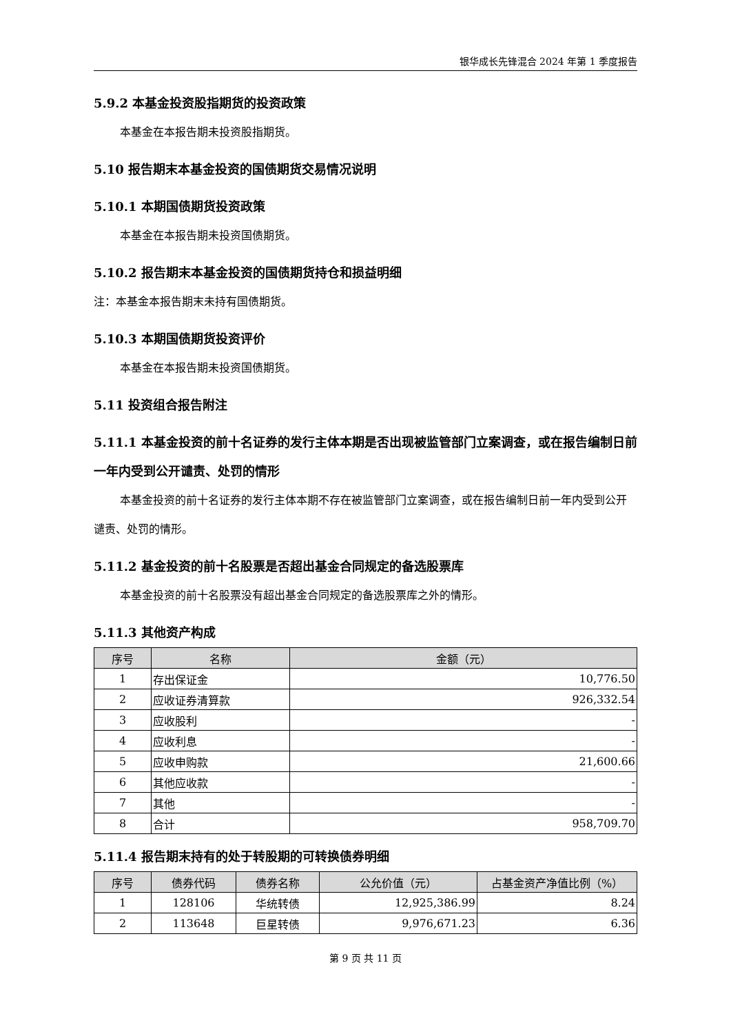银华成长先锋混合 2024 年第 1 季度报告
5.9.2 本基金投资股指期货的投资政策
本基金在本报告期未投资股指期货。
5.10 报告期末本基金投资的国债期货交易情况说明
5.10.1 本期国债期货投资政策
本基金在本报告期未投资国债期货。
5.10.2 报告期末本基金投资的国债期货持仓和损益明细
注：本基金本报告期末未持有国债期货。
5.10.3 本期国债期货投资评价
本基金在本报告期未投资国债期货。
5.11 投资组合报告附注
5.11.1 本基金投资的前十名证券的发行主体本期是否出现被监管部门立案调查，或在报告编制日前一年内受到公开谴责、处罚的情形
本基金投资的前十名证券的发行主体本期不存在被监管部门立案调查，或在报告编制日前一年内受到公开谴责、处罚的情形。
5.11.2 基金投资的前十名股票是否超出基金合同规定的备选股票库
本基金投资的前十名股票没有超出基金合同规定的备选股票库之外的情形。
5.11.3 其他资产构成
| 序号 | 名称 | 金额（元） |
| --- | --- | --- |
| 1 | 存出保证金 | 10,776.50 |
| 2 | 应收证券清算款 | 926,332.54 |
| 3 | 应收股利 | - |
| 4 | 应收利息 | - |
| 5 | 应收申购款 | 21,600.66 |
| 6 | 其他应收款 | - |
| 7 | 其他 | - |
| 8 | 合计 | 958,709.70 |
5.11.4 报告期末持有的处于转股期的可转换债券明细
| 序号 | 债券代码 | 债券名称 | 公允价值（元） | 占基金资产净值比例（%） |
| --- | --- | --- | --- | --- |
| 1 | 128106 | 华统转债 | 12,925,386.99 | 8.24 |
| 2 | 113648 | 巨星转债 | 9,976,671.23 | 6.36 |
第 9 页 共 11 页